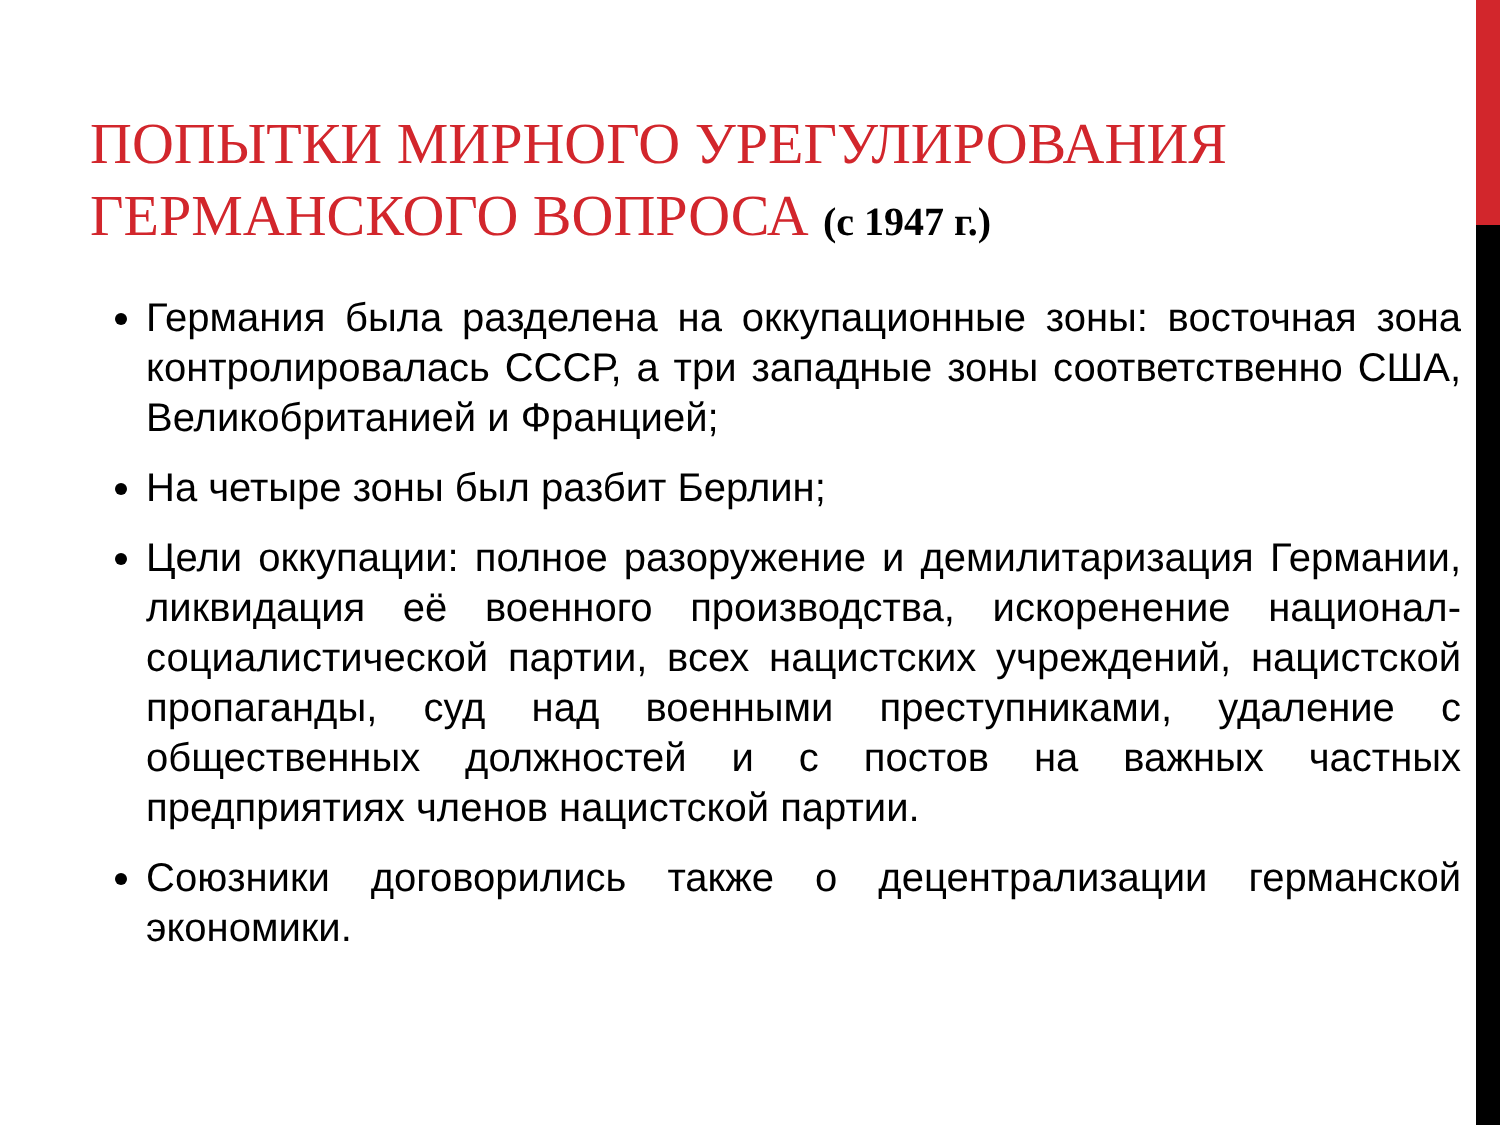ПОПЫТКИ МИРНОГО УРЕГУЛИРОВАНИЯ ГЕРМАНСКОГО ВОПРОСА (с 1947 г.)
Германия была разделена на оккупационные зоны: восточная зона контролировалась СССР, а три западные зоны соответственно США, Великобританией и Францией;
На четыре зоны был разбит Берлин;
Цели оккупации: полное разоружение и демилитаризация Германии, ликвидация её военного производства, искоренение национал-социалистической партии, всех нацистских учреждений, нацистской пропаганды, суд над военными преступниками, удаление с общественных должностей и с постов на важных частных предприятиях членов нацистской партии.
Союзники договорились также о децентрализации германской экономики.